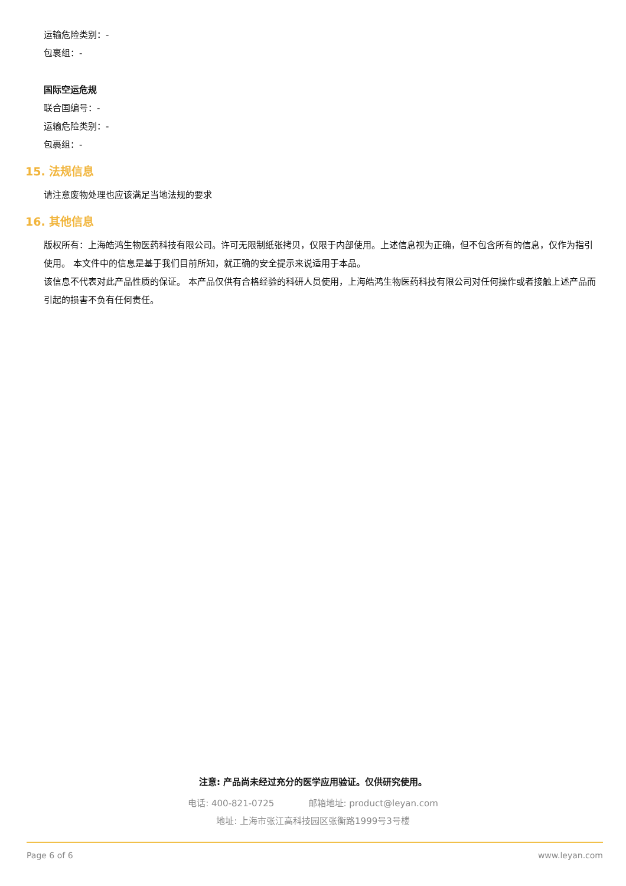运输危险类别：-
包裹组：-
国际空运危规
联合国编号：-
运输危险类别：-
包裹组：-
15. 法规信息
请注意废物处理也应该满足当地法规的要求
16. 其他信息
版权所有：上海皓鸿生物医药科技有限公司。许可无限制纸张拷贝，仅限于内部使用。上述信息视为正确，但不包含所有的信息，仅作为指引使用。 本文件中的信息是基于我们目前所知，就正确的安全提示来说适用于本品。
该信息不代表对此产品性质的保证。 本产品仅供有合格经验的科研人员使用，上海皓鸿生物医药科技有限公司对任何操作或者接触上述产品而引起的损害不负有任何责任。
注意: 产品尚未经过充分的医学应用验证。仅供研究使用。
电话: 400-821-0725 邮箱地址: product@leyan.com
地址: 上海市张江高科技园区张衡路1999号3号楼
Page 6 of 6 www.leyan.com